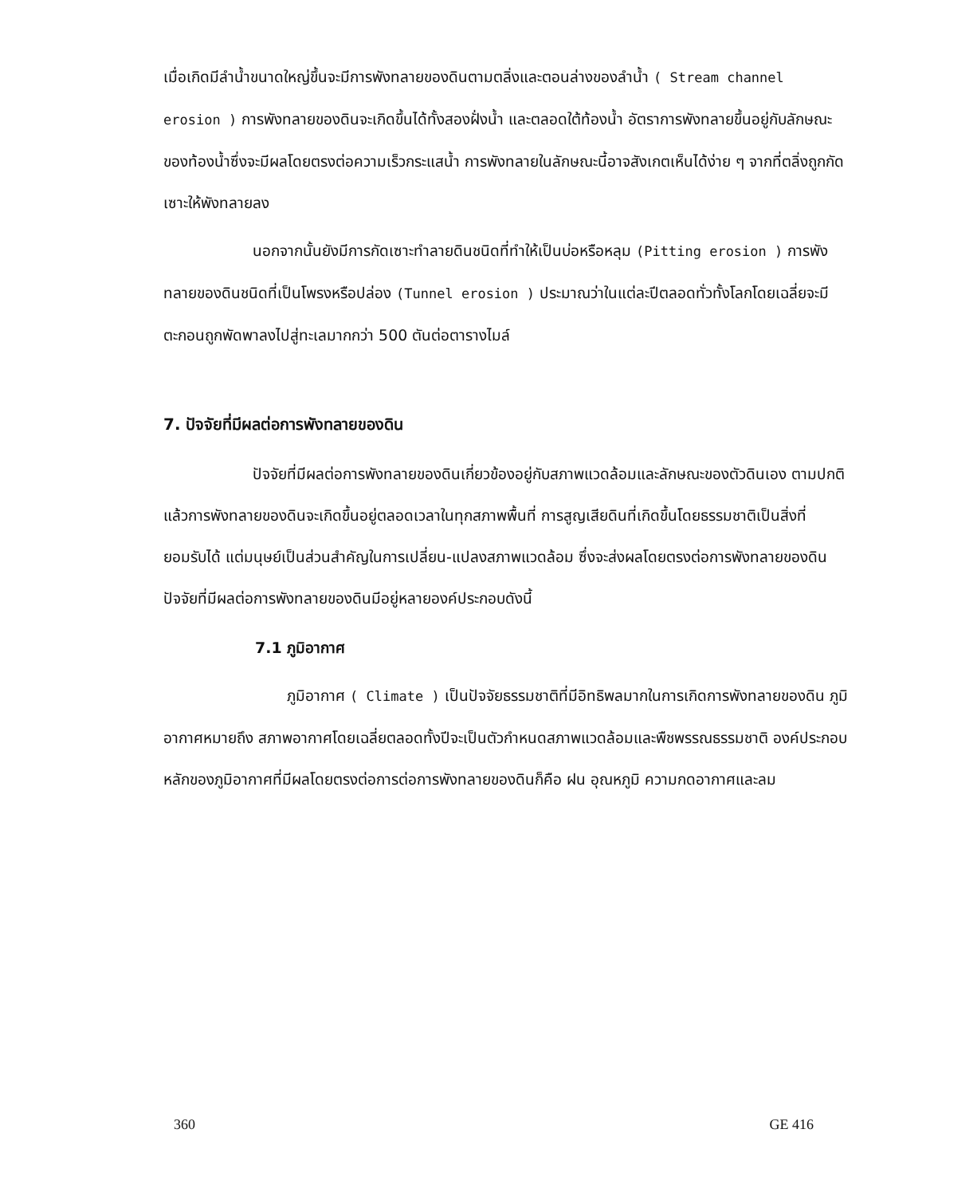เมื่อเกิดมีลำน้ำขนาดใหญ่ขึ้นจะมีการพังทลายของดินตามตลิ่งและตอนล่างของลำน้ำ ( Stream channel erosion ) การพังทลายของดินจะเกิดขึ้นได้ทั้งสองฝั่งน้ำ และตลอดใต้ท้องน้ำ อัตราการพังทลายขึ้นอยู่กับลักษณะของท้องน้ำซึ่งจะมีผลโดยตรงต่อความเร็วกระแสน้ำ การพังทลายในลักษณะนี้อาจสังเกตเห็นได้ง่าย ๆ จากที่ตลิ่งถูกกัดเซาะให้พังทลายลง
นอกจากนั้นยังมีการกัดเซาะทำลายดินชนิดที่ทำให้เป็นบ่อหรือหลุม (Pitting erosion ) การพังทลายของดินชนิดที่เป็นโพรงหรือปล่อง (Tunnel erosion ) ประมาณว่าในแต่ละปีตลอดทั่วทั้งโลกโดยเฉลี่ยจะมีตะกอนถูกพัดพาลงไปสู่ทะเลมากกว่า 500 ตันต่อตารางไมล์
7. ปัจจัยที่มีผลต่อการพังทลายของดิน
ปัจจัยที่มีผลต่อการพังทลายของดินเกี่ยวข้องอยู่กับสภาพแวดล้อมและลักษณะของตัวดินเอง ตามปกติแล้วการพังทลายของดินจะเกิดขึ้นอยู่ตลอดเวลาในทุกสภาพพื้นที่ การสูญเสียดินที่เกิดขึ้นโดยธรรมชาติเป็นสิ่งที่ยอมรับได้ แต่มนุษย์เป็นส่วนสำคัญในการเปลี่ยน-แปลงสภาพแวดล้อม ซึ่งจะส่งผลโดยตรงต่อการพังทลายของดิน ปัจจัยที่มีผลต่อการพังทลายของดินมีอยู่หลายองค์ประกอบดังนี้
7.1 ภูมิอากาศ
ภูมิอากาศ ( Climate ) เป็นปัจจัยธรรมชาติที่มีอิทธิพลมากในการเกิดการพังทลายของดิน ภูมิอากาศหมายถึง สภาพอากาศโดยเฉลี่ยตลอดทั้งปีจะเป็นตัวกำหนดสภาพแวดล้อมและพืชพรรณธรรมชาติ องค์ประกอบหลักของภูมิอากาศที่มีผลโดยตรงต่อการต่อการพังทลายของดินก็คือ ฝน อุณหภูมิ ความกดอากาศและลม
360 GE 416